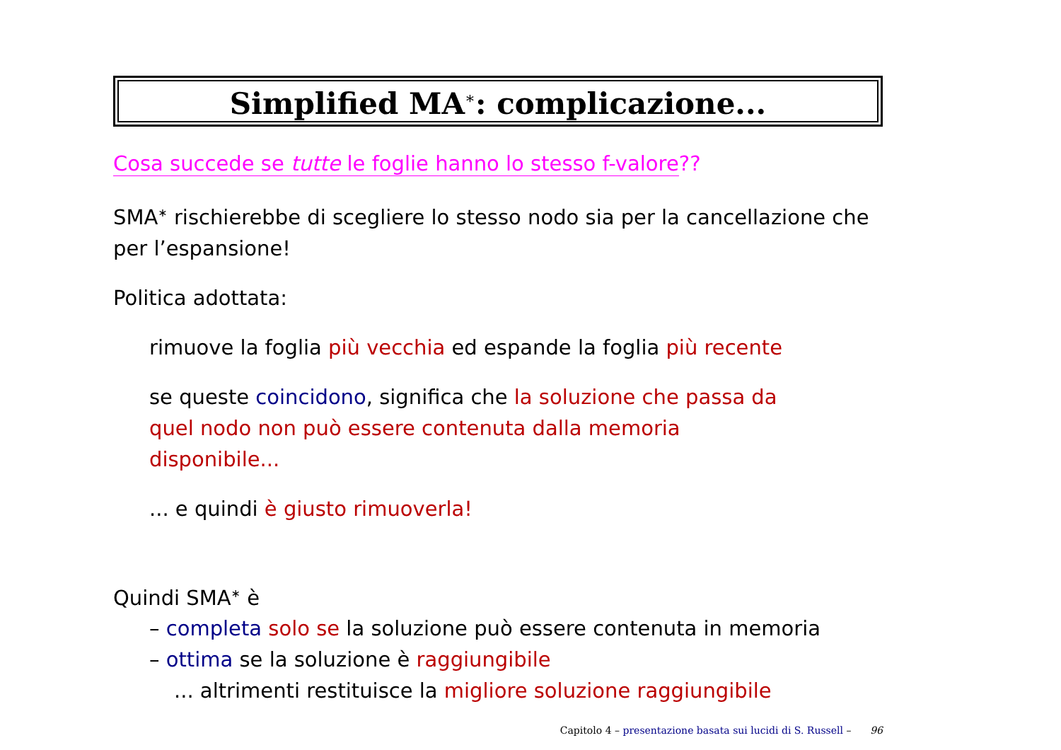Simplified MA<sup>∗</sup>: complicazione...
Cosa succede se tutte le foglie hanno lo stesso f-valore??
SMA<sup>∗</sup> rischierebbe di scegliere lo stesso nodo sia per la cancellazione che per l’espansione!
Politica adottata:
rimuove la foglia più vecchia ed espande la foglia più recente
se queste coincidono, significa che la soluzione che passa da quel nodo non può essere contenuta dalla memoria disponibile...
... e quindi è giusto rimuoverla!
Quindi SMA<sup>∗</sup> è
– completa solo se la soluzione può essere contenuta in memoria
– ottima se la soluzione è raggiungibile
... altrimenti restituisce la migliore soluzione raggiungibile
Capitolo 4 – presentazione basata sui lucidi di S. Russell – 96